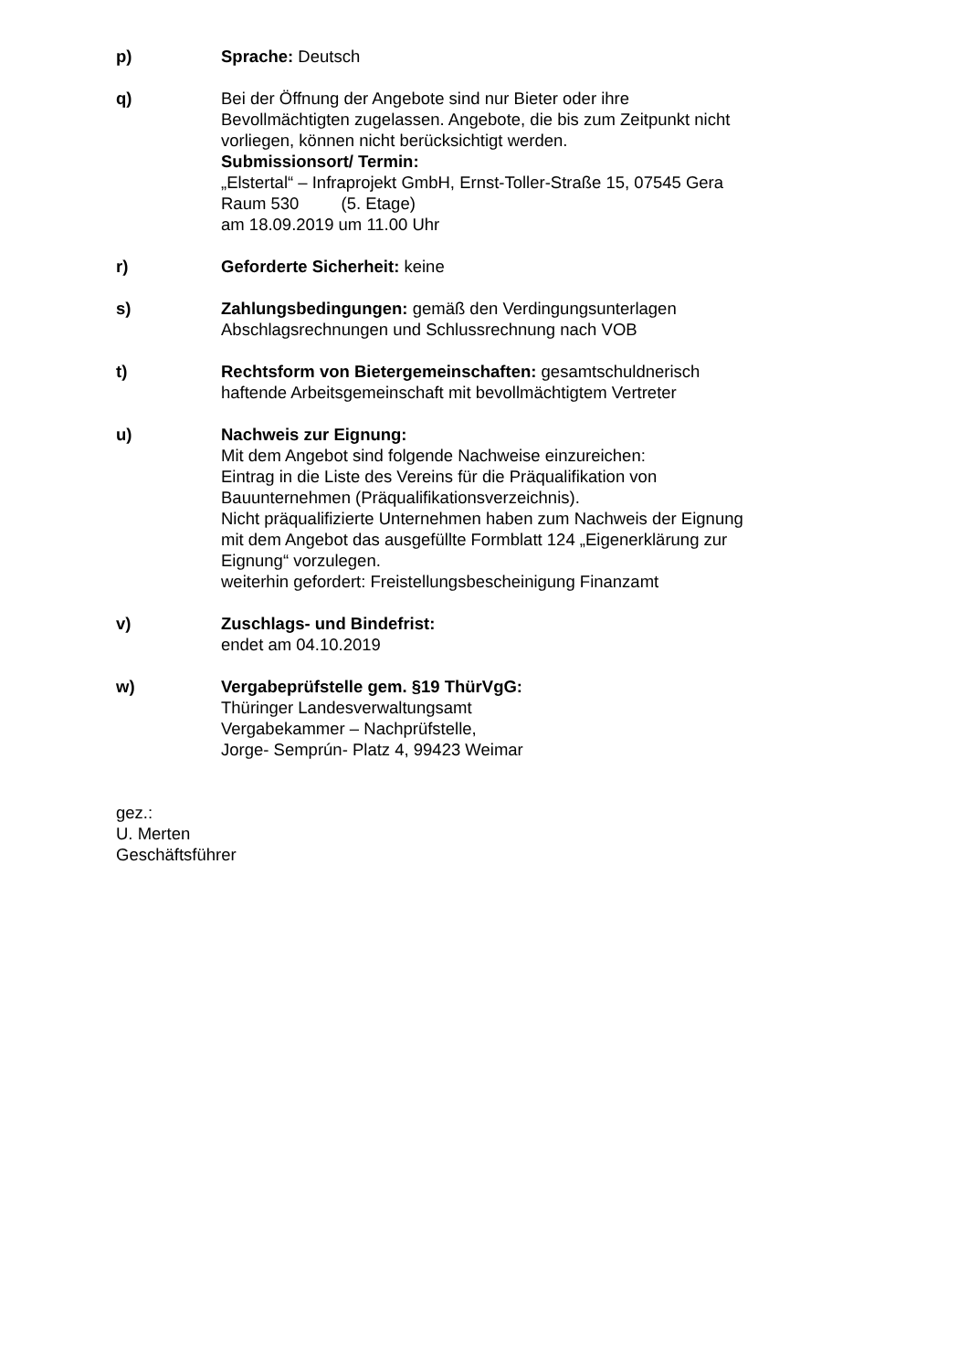p) Sprache: Deutsch
q) Bei der Öffnung der Angebote sind nur Bieter oder ihre
Bevollmächtigten zugelassen. Angebote, die bis zum Zeitpunkt nicht
vorliegen, können nicht berücksichtigt werden.
Submissionsort/ Termin:
„Elstertal“ – Infraprojekt GmbH, Ernst-Toller-Straße 15, 07545 Gera
Raum 530 (5. Etage)
am 18.09.2019 um 11.00 Uhr
r) Geforderte Sicherheit: keine
s) Zahlungsbedingungen: gemäß den Verdingungsunterlagen
Abschlagsrechnungen und Schlussrechnung nach VOB
t) Rechtsform von Bietergemeinschaften: gesamtschuldnerisch
haftende Arbeitsgemeinschaft mit bevollmächtigtem Vertreter
u) Nachweis zur Eignung:
Mit dem Angebot sind folgende Nachweise einzureichen:
Eintrag in die Liste des Vereins für die Präqualifikation von
Bauunternehmen (Präqualifikationsverzeichnis).
Nicht präqualifizierte Unternehmen haben zum Nachweis der Eignung
mit dem Angebot das ausgefüllte Formblatt 124 „Eigenerklärung zur
Eignung“ vorzulegen.
weiterhin gefordert: Freistellungsbescheinigung Finanzamt
v) Zuschlags- und Bindefrist:
endet am 04.10.2019
w) Vergabeprüfstelle gem. §19 ThürVgG:
Thüringer Landesverwaltungsamt
Vergabekammer – Nachprüfstelle,
Jorge- Semprún- Platz 4, 99423 Weimar
gez.:
U. Merten
Geschäftsführer